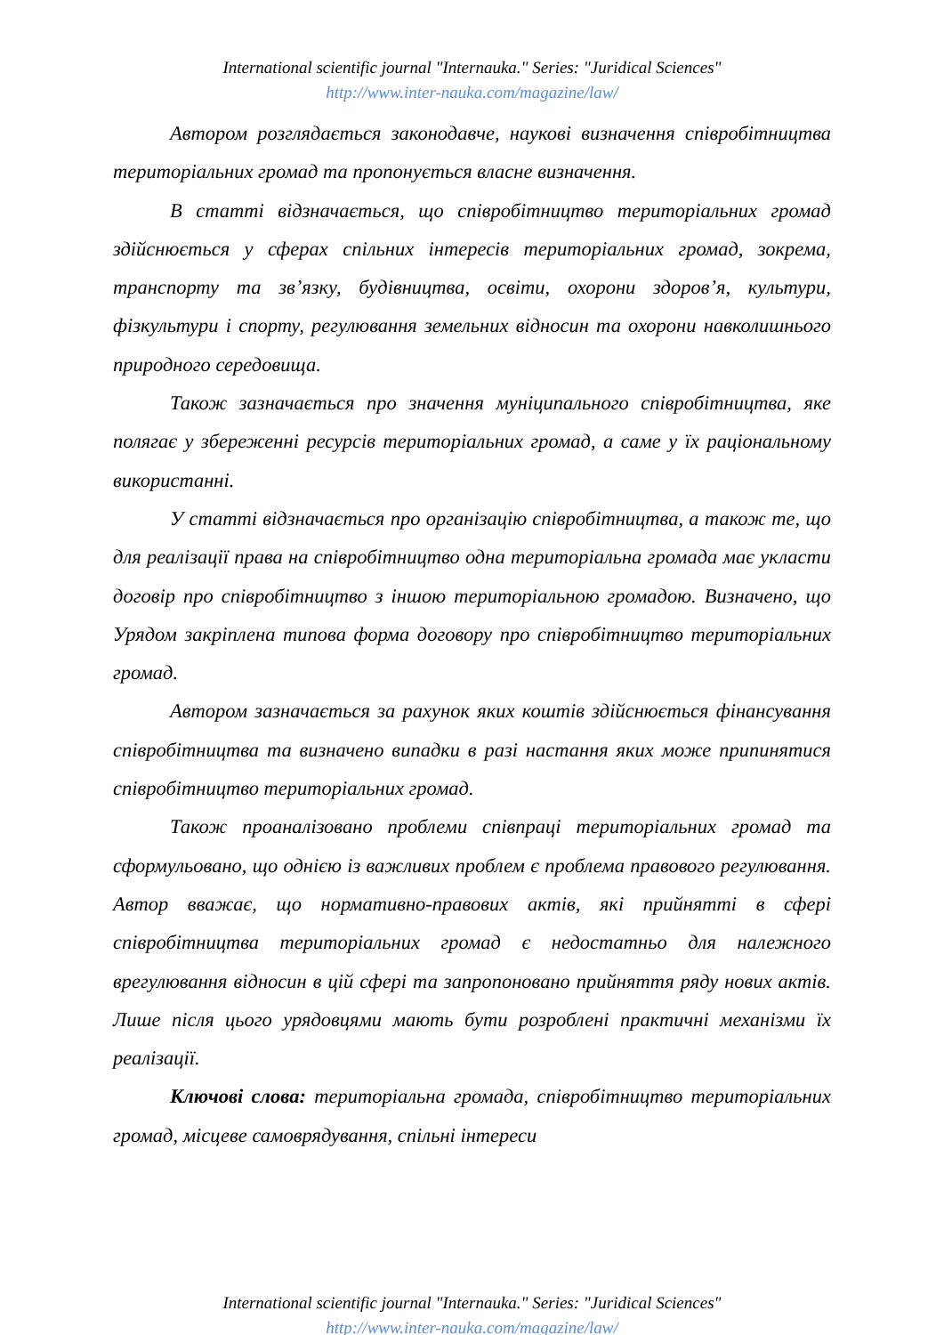International scientific journal "Internauka." Series: "Juridical Sciences"
http://www.inter-nauka.com/magazine/law/
Автором розглядається законодавче, наукові визначення співробітництва територіальних громад та пропонується власне визначення.
В статті відзначається, що співробітництво територіальних громад здійснюється у сферах спільних інтересів територіальних громад, зокрема, транспорту та зв’язку, будівництва, освіти, охорони здоров’я, культури, фізкультури і спорту, регулювання земельних відносин та охорони навколишнього природного середовища.
Також зазначається про значення муніципального співробітництва, яке полягає у збереженні ресурсів територіальних громад, а саме у їх раціональному використанні.
У статті відзначається про організацію співробітництва, а також те, що для реалізації права на співробітництво одна територіальна громада має укласти договір про співробітництво з іншою територіальною громадою. Визначено, що Урядом закріплена типова форма договору про співробітництво територіальних громад.
Автором зазначається за рахунок яких коштів здійснюється фінансування співробітництва та визначено випадки в разі настання яких може припинятися співробітництво територіальних громад.
Також проаналізовано проблеми співпраці територіальних громад та сформульовано, що однією із важливих проблем є проблема правового регулювання. Автор вважає, що нормативно-правових актів, які прийнятті в сфері співробітництва територіальних громад є недостатньо для належного врегулювання відносин в цій сфері та запропоновано прийняття ряду нових актів. Лише після цього урядовцями мають бути розроблені практичні механізми їх реалізації.
Ключові слова: територіальна громада, співробітництво територіальних громад, місцеве самоврядування, спільні інтереси
International scientific journal "Internauka." Series: "Juridical Sciences"
http://www.inter-nauka.com/magazine/law/